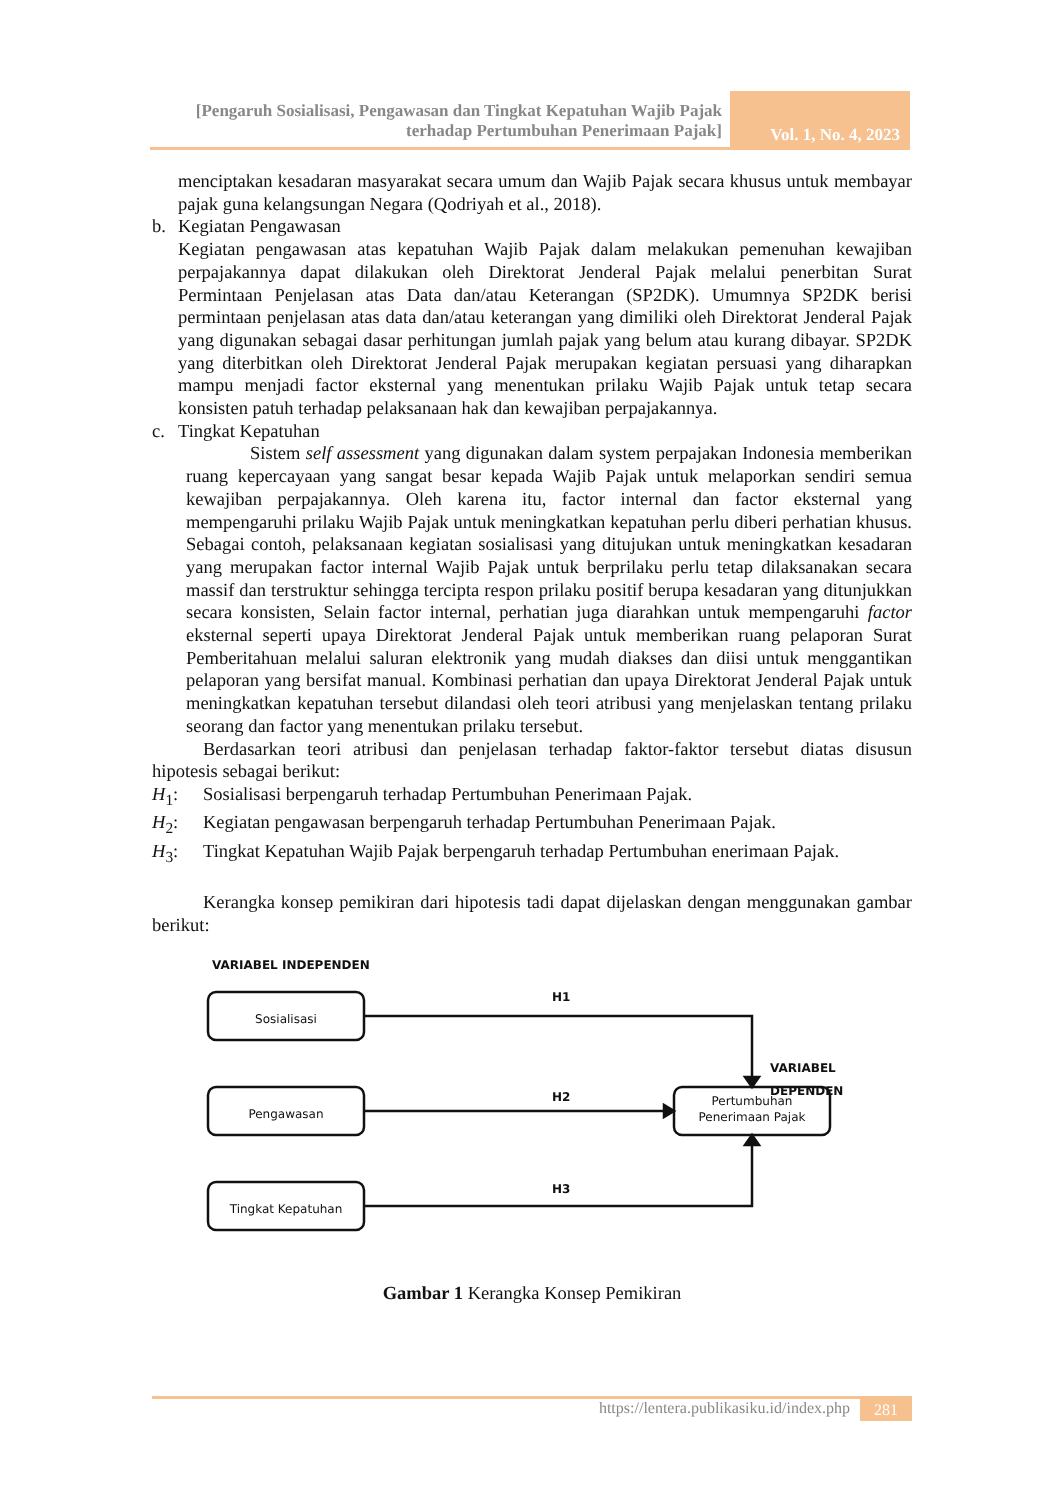[Pengaruh Sosialisasi, Pengawasan dan Tingkat Kepatuhan Wajib Pajak terhadap Pertumbuhan Penerimaan Pajak]
Vol. 1, No. 4, 2023
menciptakan kesadaran masyarakat secara umum dan Wajib Pajak secara khusus untuk membayar pajak guna kelangsungan Negara (Qodriyah et al., 2018).
b. Kegiatan Pengawasan
Kegiatan pengawasan atas kepatuhan Wajib Pajak dalam melakukan pemenuhan kewajiban perpajakannya dapat dilakukan oleh Direktorat Jenderal Pajak melalui penerbitan Surat Permintaan Penjelasan atas Data dan/atau Keterangan (SP2DK). Umumnya SP2DK berisi permintaan penjelasan atas data dan/atau keterangan yang dimiliki oleh Direktorat Jenderal Pajak yang digunakan sebagai dasar perhitungan jumlah pajak yang belum atau kurang dibayar. SP2DK yang diterbitkan oleh Direktorat Jenderal Pajak merupakan kegiatan persuasi yang diharapkan mampu menjadi factor eksternal yang menentukan prilaku Wajib Pajak untuk tetap secara konsisten patuh terhadap pelaksanaan hak dan kewajiban perpajakannya.
c. Tingkat Kepatuhan
Sistem self assessment yang digunakan dalam system perpajakan Indonesia memberikan ruang kepercayaan yang sangat besar kepada Wajib Pajak untuk melaporkan sendiri semua kewajiban perpajakannya. Oleh karena itu, factor internal dan factor eksternal yang mempengaruhi prilaku Wajib Pajak untuk meningkatkan kepatuhan perlu diberi perhatian khusus. Sebagai contoh, pelaksanaan kegiatan sosialisasi yang ditujukan untuk meningkatkan kesadaran yang merupakan factor internal Wajib Pajak untuk berprilaku perlu tetap dilaksanakan secara massif dan terstruktur sehingga tercipta respon prilaku positif berupa kesadaran yang ditunjukkan secara konsisten, Selain factor internal, perhatian juga diarahkan untuk mempengaruhi factor eksternal seperti upaya Direktorat Jenderal Pajak untuk memberikan ruang pelaporan Surat Pemberitahuan melalui saluran elektronik yang mudah diakses dan diisi untuk menggantikan pelaporan yang bersifat manual. Kombinasi perhatian dan upaya Direktorat Jenderal Pajak untuk meningkatkan kepatuhan tersebut dilandasi oleh teori atribusi yang menjelaskan tentang prilaku seorang dan factor yang menentukan prilaku tersebut.
Berdasarkan teori atribusi dan penjelasan terhadap faktor-faktor tersebut diatas disusun hipotesis sebagai berikut:
H<sub>1</sub>: Sosialisasi berpengaruh terhadap Pertumbuhan Penerimaan Pajak.
H<sub>2</sub>: Kegiatan pengawasan berpengaruh terhadap Pertumbuhan Penerimaan Pajak.
H<sub>3</sub>: Tingkat Kepatuhan Wajib Pajak berpengaruh terhadap Pertumbuhan enerimaan Pajak.
Kerangka konsep pemikiran dari hipotesis tadi dapat dijelaskan dengan menggunakan gambar berikut:
VARIABEL INDEPENDEN
H1
H2
H3
VARIABEL DEPENDEN
Sosialisasi
Pengawasan
Tingkat Kepatuhan
Pertumbuhan Penerimaan Pajak
Gambar 1 Kerangka Konsep Pemikiran
https://lentera.publikasiku.id/index.php 281